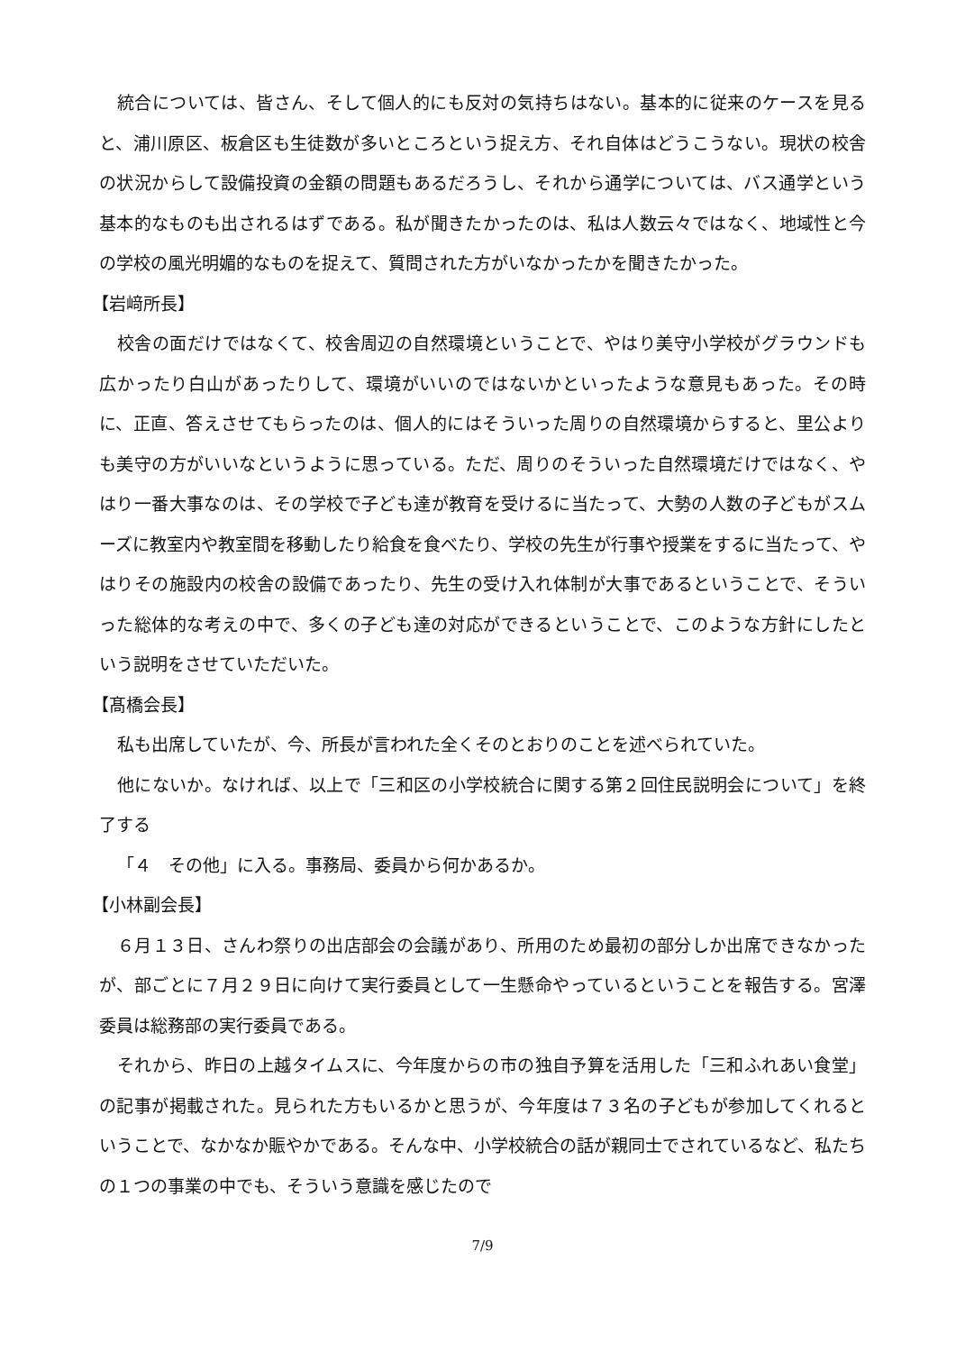統合については、皆さん、そして個人的にも反対の気持ちはない。基本的に従来のケースを見ると、浦川原区、板倉区も生徒数が多いところという捉え方、それ自体はどうこうない。現状の校舎の状況からして設備投資の金額の問題もあるだろうし、それから通学については、バス通学という基本的なものも出されるはずである。私が聞きたかったのは、私は人数云々ではなく、地域性と今の学校の風光明媚的なものを捉えて、質問された方がいなかったかを聞きたかった。
【岩﨑所長】
校舎の面だけではなくて、校舎周辺の自然環境ということで、やはり美守小学校がグラウンドも広かったり白山があったりして、環境がいいのではないかといったような意見もあった。その時に、正直、答えさせてもらったのは、個人的にはそういった周りの自然環境からすると、里公よりも美守の方がいいなというように思っている。ただ、周りのそういった自然環境だけではなく、やはり一番大事なのは、その学校で子ども達が教育を受けるに当たって、大勢の人数の子どもがスムーズに教室内や教室間を移動したり給食を食べたり、学校の先生が行事や授業をするに当たって、やはりその施設内の校舎の設備であったり、先生の受け入れ体制が大事であるということで、そういった総体的な考えの中で、多くの子ども達の対応ができるということで、このような方針にしたという説明をさせていただいた。
【髙橋会長】
私も出席していたが、今、所長が言われた全くそのとおりのことを述べられていた。
他にないか。なければ、以上で「三和区の小学校統合に関する第２回住民説明会について」を終了する
「４　その他」に入る。事務局、委員から何かあるか。
【小林副会長】
６月１３日、さんわ祭りの出店部会の会議があり、所用のため最初の部分しか出席できなかったが、部ごとに７月２９日に向けて実行委員として一生懸命やっているということを報告する。宮澤委員は総務部の実行委員である。
それから、昨日の上越タイムスに、今年度からの市の独自予算を活用した「三和ふれあい食堂」の記事が掲載された。見られた方もいるかと思うが、今年度は７３名の子どもが参加してくれるということで、なかなか賑やかである。そんな中、小学校統合の話が親同士でされているなど、私たちの１つの事業の中でも、そういう意識を感じたので
7/9